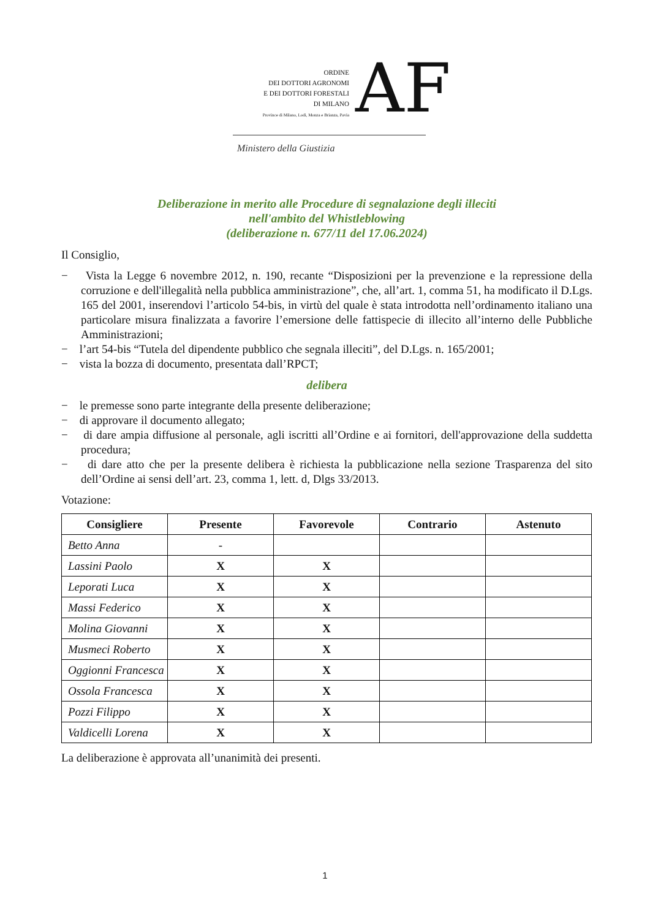ORDINE
DEI DOTTORI AGRONOMI
E DEI DOTTORI FORESTALI
DI MILANO
Province di Milano, Lodi, Monza e Brianza, Pavia
AF
Ministero della Giustizia
Deliberazione in merito alle Procedure di segnalazione degli illeciti
nell'ambito del Whistleblowing
(deliberazione n. 677/11 del 17.06.2024)
Il Consiglio,
− Vista la Legge 6 novembre 2012, n. 190, recante “Disposizioni per la prevenzione e la repressione della corruzione e dell'illegalità nella pubblica amministrazione”, che, all’art. 1, comma 51, ha modificato il D.Lgs. 165 del 2001, inserendovi l’articolo 54-bis, in virtù del quale è stata introdotta nell’ordinamento italiano una particolare misura finalizzata a favorire l’emersione delle fattispecie di illecito all’interno delle Pubbliche Amministrazioni;
− l’art 54-bis “Tutela del dipendente pubblico che segnala illeciti”, del D.Lgs. n. 165/2001;
− vista la bozza di documento, presentata dall’RPCT;
delibera
− le premesse sono parte integrante della presente deliberazione;
− di approvare il documento allegato;
− di dare ampia diffusione al personale, agli iscritti all’Ordine e ai fornitori, dell'approvazione della suddetta procedura;
− di dare atto che per la presente delibera è richiesta la pubblicazione nella sezione Trasparenza del sito dell’Ordine ai sensi dell’art. 23, comma 1, lett. d, Dlgs 33/2013.
Votazione:
| Consigliere | Presente | Favorevole | Contrario | Astenuto |
| --- | --- | --- | --- | --- |
| Betto Anna | - | | | |
| Lassini Paolo | X | X | | |
| Leporati Luca | X | X | | |
| Massi Federico | X | X | | |
| Molina Giovanni | X | X | | |
| Musmeci Roberto | X | X | | |
| Oggionni Francesca | X | X | | |
| Ossola Francesca | X | X | | |
| Pozzi Filippo | X | X | | |
| Valdicelli Lorena | X | X | | |
La deliberazione è approvata all’unanimità dei presenti.
1